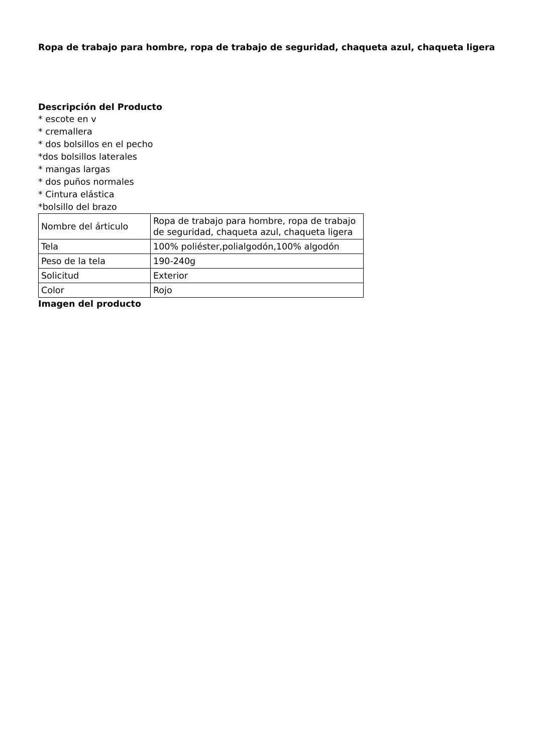Ropa de trabajo para hombre, ropa de trabajo de seguridad, chaqueta azul, chaqueta ligera
Descripción del Producto
* escote en v
* cremallera
* dos bolsillos en el pecho
*dos bolsillos laterales
* mangas largas
* dos puños normales
* Cintura elástica
*bolsillo del brazo
| Nombre del árticulo | Ropa de trabajo para hombre, ropa de trabajo de seguridad, chaqueta azul, chaqueta ligera |
| Tela | 100% poliéster,polialgodón,100% algodón |
| Peso de la tela | 190-240g |
| Solicitud | Exterior |
| Color | Rojo |
Imagen del producto